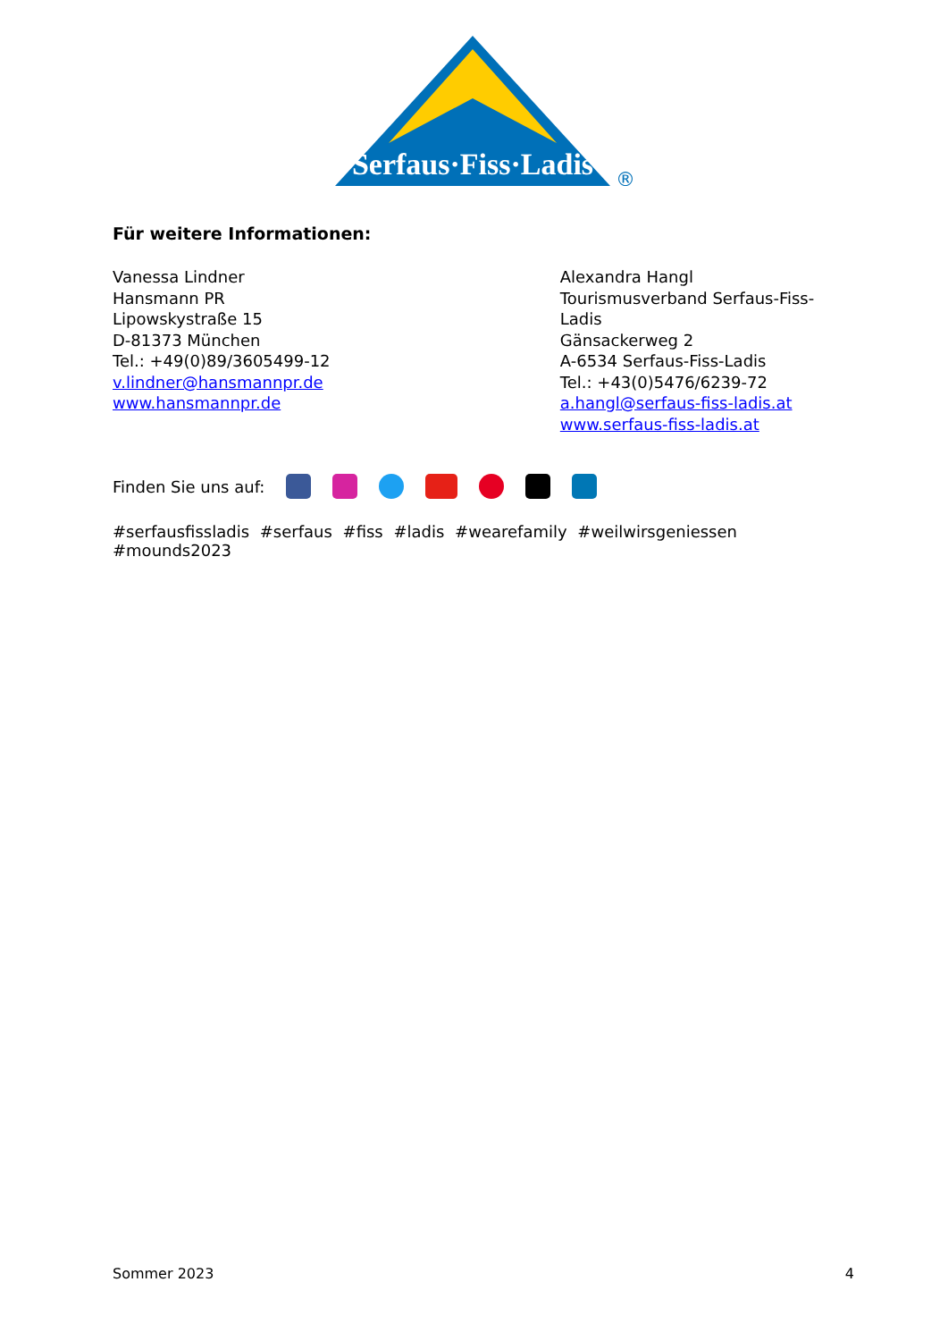Serfaus·Fiss·Ladis
®
Für weitere Informationen:
Vanessa Lindner
Hansmann PR
Lipowskystraße 15
D-81373 München
Tel.: +49(0)89/3605499-12
v.lindner@hansmannpr.de
www.hansmannpr.de
Alexandra Hangl
Tourismusverband Serfaus-Fiss-Ladis
Gänsackerweg 2
A-6534 Serfaus-Fiss-Ladis
Tel.: +43(0)5476/6239-72
a.hangl@serfaus-fiss-ladis.at
www.serfaus-fiss-ladis.at
Finden Sie uns auf:
#serfausfissladis #serfaus #fiss #ladis #wearefamily #weilwirsgeniessen #mounds2023
Sommer 2023 4